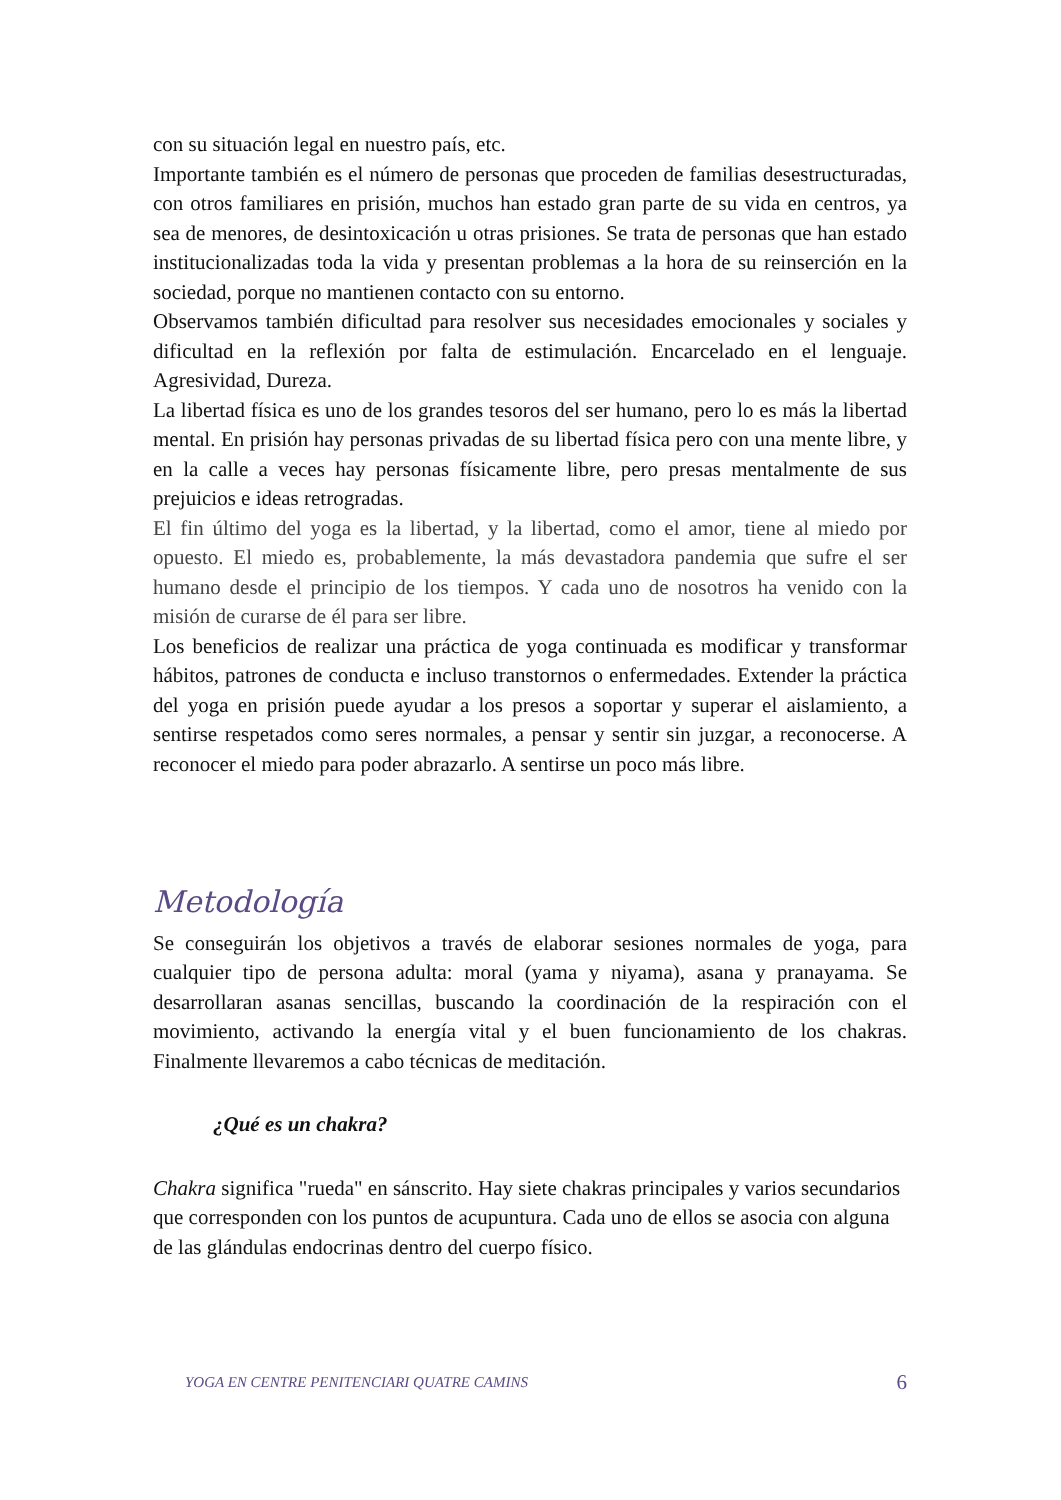con su situación legal en nuestro país, etc.
Importante también es el número de personas que proceden de familias desestructuradas, con otros familiares en prisión, muchos han estado gran parte de su vida en centros, ya sea de menores, de desintoxicación u otras prisiones. Se trata de personas que han estado institucionalizadas toda la vida y presentan problemas a la hora de su reinserción en la sociedad, porque no mantienen contacto con su entorno.
Observamos también dificultad para resolver sus necesidades emocionales y sociales y dificultad en la reflexión por falta de estimulación. Encarcelado en el lenguaje. Agresividad, Dureza.
La libertad física es uno de los grandes tesoros del ser humano, pero lo es más la libertad mental. En prisión hay personas privadas de su libertad física pero con una mente libre, y en la calle a veces hay personas físicamente libre, pero presas mentalmente de sus prejuicios e ideas retrogradas.
El fin último del yoga es la libertad, y la libertad, como el amor, tiene al miedo por opuesto. El miedo es, probablemente, la más devastadora pandemia que sufre el ser humano desde el principio de los tiempos. Y cada uno de nosotros ha venido con la misión de curarse de él para ser libre.
Los beneficios de realizar una práctica de yoga continuada es modificar y transformar hábitos, patrones de conducta e incluso transtornos o enfermedades. Extender la práctica del yoga en prisión puede ayudar a los presos a soportar y superar el aislamiento, a sentirse respetados como seres normales, a pensar y sentir sin juzgar, a reconocerse. A reconocer el miedo para poder abrazarlo. A sentirse un poco más libre.
Metodología
Se conseguirán los objetivos a través de elaborar sesiones normales de yoga, para cualquier tipo de persona adulta: moral (yama y niyama), asana y pranayama. Se desarrollaran asanas sencillas, buscando la coordinación de la respiración con el movimiento, activando la energía vital y el buen funcionamiento de los chakras. Finalmente llevaremos a cabo técnicas de meditación.
¿Qué es un chakra?
Chakra significa "rueda" en sánscrito. Hay siete chakras principales y varios secundarios que corresponden con los puntos de acupuntura. Cada uno de ellos se asocia con alguna de las glándulas endocrinas dentro del cuerpo físico.
YOGA EN CENTRE PENITENCIARI QUATRE CAMINS 6